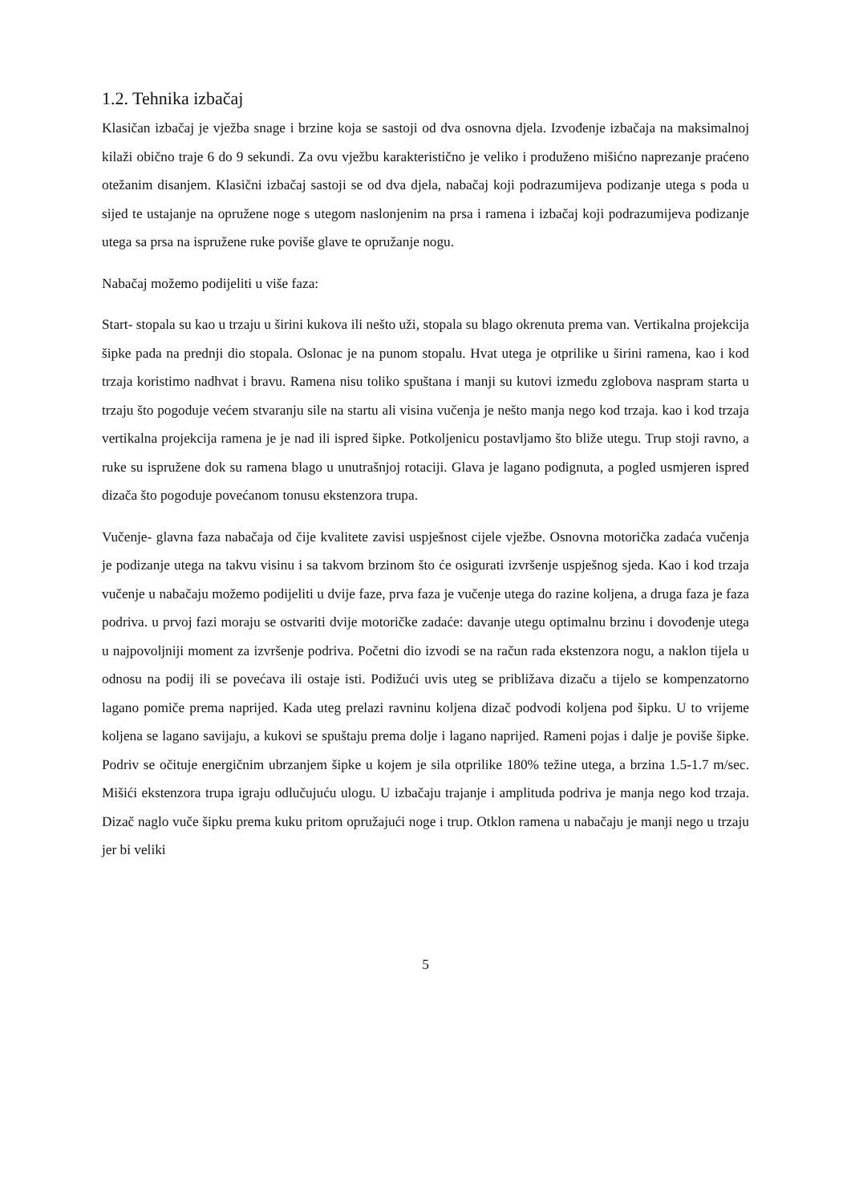1.2. Tehnika izbačaj
Klasičan izbačaj je vježba snage i brzine koja se sastoji od dva osnovna djela. Izvođenje izbačaja na maksimalnoj kilaži obično traje 6 do 9 sekundi. Za ovu vježbu karakteristično je veliko i produženo mišićno naprezanje praćeno otežanim disanjem. Klasični izbačaj sastoji se od dva djela, nabačaj koji podrazumijeva podizanje utega s poda u sijed te ustajanje na opružene noge s utegom naslonjenim na prsa i ramena i izbačaj koji podrazumijeva podizanje utega sa prsa na ispružene ruke poviše glave te opružanje nogu.
Nabačaj možemo podijeliti u više faza:
Start- stopala su kao u trzaju u širini kukova ili nešto uži, stopala su blago okrenuta prema van. Vertikalna projekcija šipke pada na prednji dio stopala. Oslonac je na punom stopalu. Hvat utega je otprilike u širini ramena, kao i kod trzaja koristimo nadhvat i bravu. Ramena nisu toliko spuštana i manji su kutovi između zglobova naspram starta u trzaju što pogoduje većem stvaranju sile na startu ali visina vučenja je nešto manja nego kod trzaja. kao i kod trzaja vertikalna projekcija ramena je je nad ili ispred šipke. Potkoljenicu postavljamo što bliže utegu. Trup stoji ravno, a ruke su ispružene dok su ramena blago u unutrašnjoj rotaciji. Glava je lagano podignuta, a pogled usmjeren ispred dizača što pogoduje povećanom tonusu ekstenzora trupa.
Vučenje- glavna faza nabačaja od čije kvalitete zavisi uspješnost cijele vježbe. Osnovna motorička zadaća vučenja je podizanje utega na takvu visinu i sa takvom brzinom što će osigurati izvršenje uspješnog sjeda. Kao i kod trzaja vučenje u nabačaju možemo podijeliti u dvije faze, prva faza je vučenje utega do razine koljena, a druga faza je faza podriva. u prvoj fazi moraju se ostvariti dvije motoričke zadaće: davanje utegu optimalnu brzinu i dovođenje utega u najpovoljniji moment za izvršenje podriva. Početni dio izvodi se na račun rada ekstenzora nogu, a naklon tijela u odnosu na podij ili se povećava ili ostaje isti. Podižući uvis uteg se približava dizaču a tijelo se kompenzatorno lagano pomiče prema naprijed. Kada uteg prelazi ravninu koljena dizač podvodi koljena pod šipku. U to vrijeme koljena se lagano savijaju, a kukovi se spuštaju prema dolje i lagano naprijed. Rameni pojas i dalje je poviše šipke. Podriv se očituje energičnim ubrzanjem šipke u kojem je sila otprilike 180% težine utega, a brzina 1.5-1.7 m/sec. Mišići ekstenzora trupa igraju odlučujuću ulogu. U izbačaju trajanje i amplituda podriva je manja nego kod trzaja. Dizač naglo vuče šipku prema kuku pritom opružajući noge i trup. Otklon ramena u nabačaju je manji nego u trzaju jer bi veliki
5